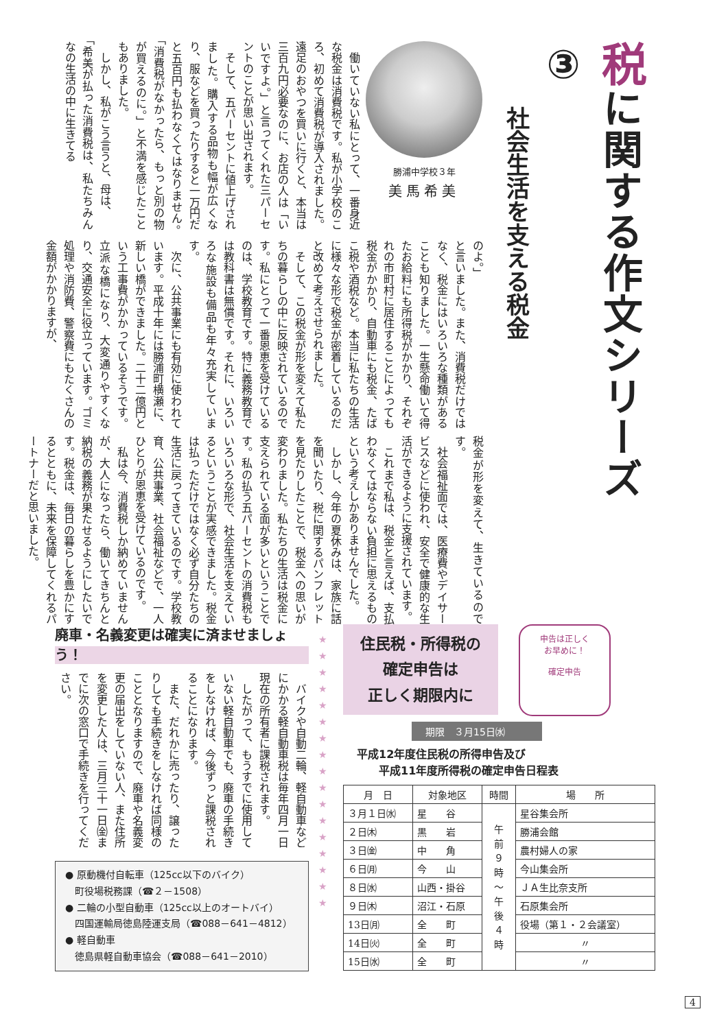税に関する作文シリーズ③
社会生活を支える税金
勝浦中学校３年
美馬希美
　働いていない私にとって、一番身近な税金は消費税です。私が小学校のころ、初めて消費税が導入されました。遠足のおやつを買いに行くと、本当は三百九円必要なのに、お店の人は「いいですよ。」と言ってくれた三パーセントのことが思い出されます。
　そして、五パーセントに値上げされました。購入する品物も幅が広くなり、服などを買ったりすると一万円だと五百円も払わなくてはなりません。「消費税がなかったら、もっと別の物が買えるのに。」と不満を感じたこともありました。
　しかし、私がこう言うと、母は、
「希美が払った消費税は、私たちみんなの生活の中に生きてる
のよ。」
と言いました。また、消費税だけではなく、税金にはいろいろな種類があることも知りました。一生懸命働いて得たお給料にも所得税がかかり、それぞれの市町村に居住することによっても税金がかかり、自動車にも税金、たばこ税や酒税など。本当に私たちの生活に様々な形で税金が密着しているのだと改めて考えさせられました。
　そして、この税金が形を変えて私たちの暮らしの中に反映されているのです。私にとって一番恩恵を受けているのは、学校教育です。特に義務教育では教科書は無償です。それに、いろいろな施設も備品も年々充実しています。
　次に、公共事業にも有効に使われています。平成十年には勝浦町横瀬に、新しい橋ができました。二十二億円という工事費がかかっているそうです。立派な橋になり、大変通りやすくなり、交通安全に役立っています。ゴミ処理や消防費、警察費にもたくさんの金額がかかりますが、
税金が形を変えて、生きているのです。
　社会福祉面では、医療費やデイサービスなどに使われ、安全で健康的な生活ができるように支援されています。
　これまで私は、税金と言えば、支払わなくてはならない負担に思えるものという考えしかありませんでした。
　しかし、今年の夏休みは、家族に話を聞いたり、税に関するパンフレットを見たりしたことで、税金への思いが変わりました。私たちの生活は税金に支えられている面が多いということです。私の払う五パーセントの消費税もいろいろな形で、社会生活を支えているということが実感できました。税金は払っただけではなく必ず自分たちの生活に戻ってきているのです。学校教育、公共事業、社会福祉などで、一人ひとりが恩恵を受けているのです。
　私は今、消費税しか納めていませんが、大人になったら、働いてきちんと納税の義務が果たせるようにしたいです。税金は、毎日の暮らしを豊かにするとともに、未来を保障してくれるパートナーだと思いました。
廃車・名義変更は確実に済ませましょう！
　バイクや自動二輪、軽自動車などにかかる軽自動車税は毎年四月一日現在の所有者に課税されます。
　したがって、もうすでに使用していない軽自動車でも、廃車の手続きをしなければ、今後ずっと課税されることになります。
　また、だれかに売ったり、譲ったりしても手続きをしなければ同様のこととなりますので、廃車や名義変更の届出をしていない人、また住所を変更した人は、三月三十一日㈮までに次の窓口で手続きを行ってください。
● 原動機付自転車（125cc以下のバイク）
　町役場税務課（☎２－1508）
● 二輪の小型自動車（125cc以上のオートバイ）
　四国運輸局徳島陸運支局（☎088－641－4812）
● 軽自動車
　徳島県軽自動車協会（☎088－641－2010）
★
★
★
★
★
★
★
★
★
★
★
★
★
★
★
★
★
住民税・所得税の
確定申告は
正しく期限内に
申告は正しく
お早めに！
確定申告
期限　３月15日㈬
平成12年度住民税の所得申告及び
　　平成11年度所得税の確定申告日程表
| 月 日 | 対象地区 | 時間 | 場 所 |
| --- | --- | --- | --- |
| ３月１日㈬ | 星 谷 | 午 前 ９ 時 ～ 午 後 ４ 時 | 星谷集会所 |
| ２日㈭ | 黒 岩 | | 勝浦会館 |
| ３日㈮ | 中 角 | | 農村婦人の家 |
| ６日㈪ | 今 山 | | 今山集会所 |
| ８日㈬ | 山西・掛谷 | | ＪＡ生比奈支所 |
| ９日㈭ | 沼江・石原 | | 石原集会所 |
| 13日㈪ | 全 町 | | 役場（第１・２会議室） |
| 14日㈫ | 全 町 | | 〃 |
| 15日㈬ | 全 町 | | 〃 |
4